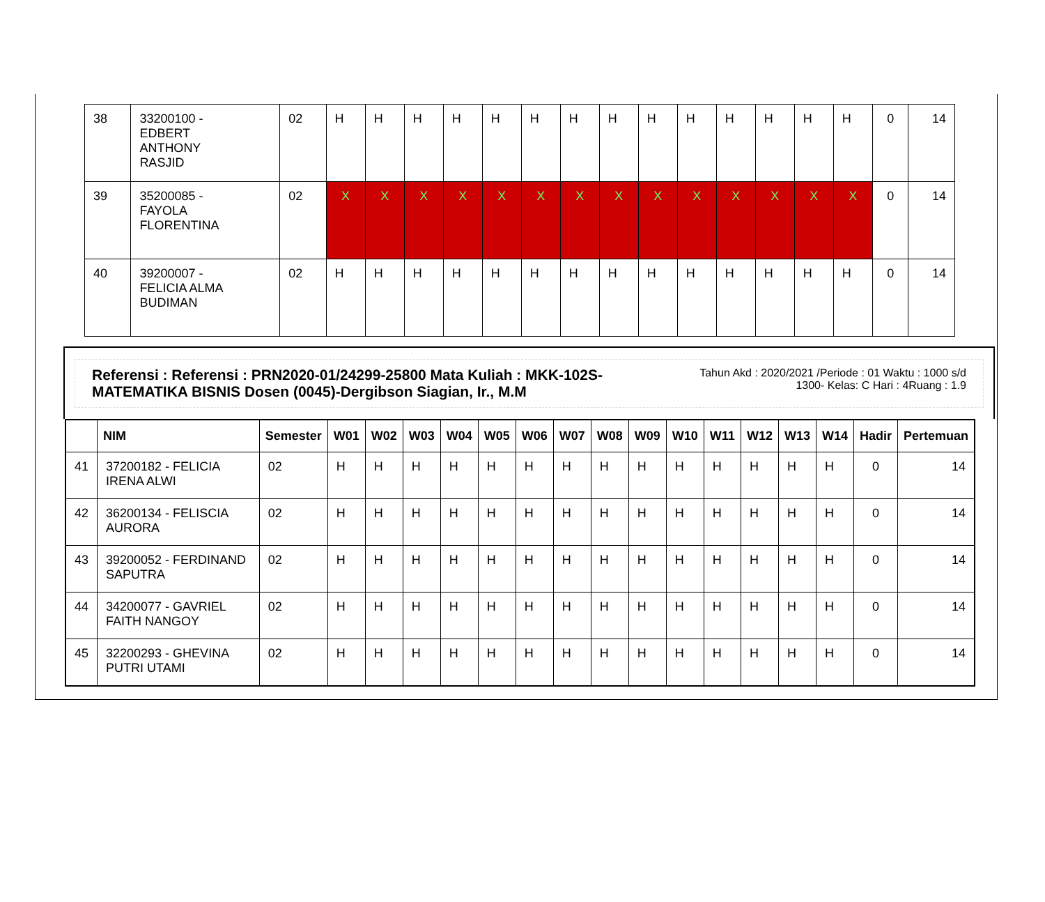| 38 | 33200100 - EDBERT ANTHONY RASJID | 02 | H | H | H | H | H | H | H | H | H | H | H | H | H | H | 0 | 14 |
| 39 | 35200085 - FAYOLA FLORENTINA | 02 | X | X | X | X | X | X | X | X | X | X | X | X | X | X | 0 | 14 |
| 40 | 39200007 - FELICIA ALMA BUDIMAN | 02 | H | H | H | H | H | H | H | H | H | H | H | H | H | H | 0 | 14 |
Referensi : Referensi : PRN2020-01/24299-25800 Mata Kuliah : MKK-102S-MATEMATIKA BISNIS Dosen (0045)-Dergibson Siagian, Ir., M.M Tahun Akd : 2020/2021 /Periode : 01 Waktu : 1000 s/d 1300- Kelas: C Hari : 4Ruang : 1.9
| | NIM | Semester | W01 | W02 | W03 | W04 | W05 | W06 | W07 | W08 | W09 | W10 | W11 | W12 | W13 | W14 | Hadir | Pertemuan |
| --- | --- | --- | --- | --- | --- | --- | --- | --- | --- | --- | --- | --- | --- | --- | --- | --- | --- | --- |
| 41 | 37200182 - FELICIA IRENA ALWI | 02 | H | H | H | H | H | H | H | H | H | H | H | H | H | H | 0 | 14 |
| 42 | 36200134 - FELISCIA AURORA | 02 | H | H | H | H | H | H | H | H | H | H | H | H | H | H | 0 | 14 |
| 43 | 39200052 - FERDINAND SAPUTRA | 02 | H | H | H | H | H | H | H | H | H | H | H | H | H | H | 0 | 14 |
| 44 | 34200077 - GAVRIEL FAITH NANGOY | 02 | H | H | H | H | H | H | H | H | H | H | H | H | H | H | 0 | 14 |
| 45 | 32200293 - GHEVINA PUTRI UTAMI | 02 | H | H | H | H | H | H | H | H | H | H | H | H | H | H | 0 | 14 |